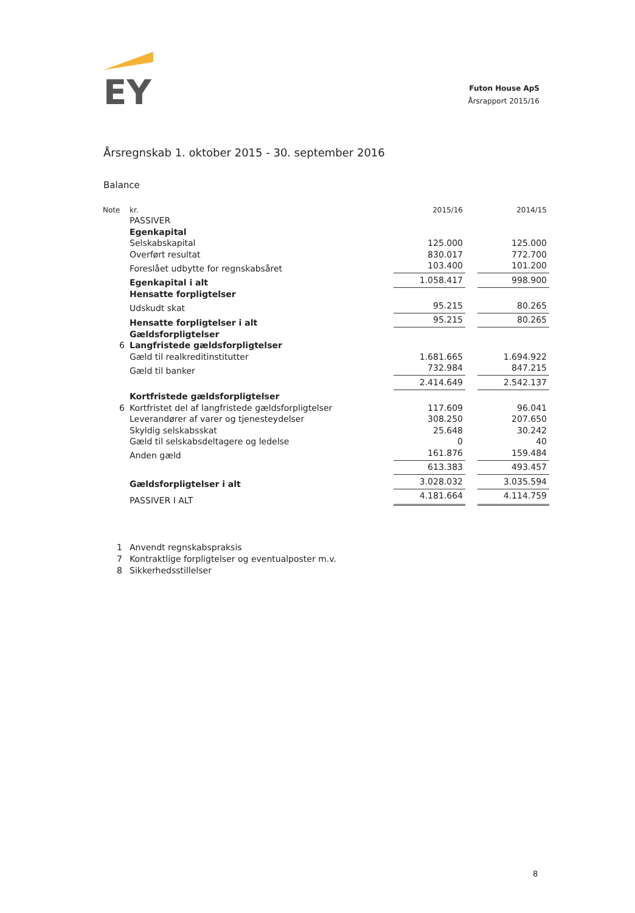EY
Futon House ApS
Årsrapport 2015/16
Årsregnskab 1. oktober 2015 - 30. september 2016
Balance
| Note | kr. | 2015/16 | | 2014/15 |
| | PASSIVER | | | |
| | Egenkapital | | | |
| | Selskabskapital | 125.000 | | 125.000 |
| | Overført resultat | 830.017 | | 772.700 |
| | Foreslået udbytte for regnskabsåret | 103.400 | | 101.200 |
| | Egenkapital i alt | 1.058.417 | | 998.900 |
| | Hensatte forpligtelser | | | |
| | Udskudt skat | 95.215 | | 80.265 |
| | Hensatte forpligtelser i alt | 95.215 | | 80.265 |
| | Gældsforpligtelser | | | |
| 6 | Langfristede gældsforpligtelser | | | |
| | Gæld til realkreditinstitutter | 1.681.665 | | 1.694.922 |
| | Gæld til banker | 732.984 | | 847.215 |
| | | 2.414.649 | | 2.542.137 |
| | Kortfristede gældsforpligtelser | | | |
| 6 | Kortfristet del af langfristede gældsforpligtelser | 117.609 | | 96.041 |
| | Leverandører af varer og tjenesteydelser | 308.250 | | 207.650 |
| | Skyldig selskabsskat | 25.648 | | 30.242 |
| | Gæld til selskabsdeltagere og ledelse | 0 | | 40 |
| | Anden gæld | 161.876 | | 159.484 |
| | | 613.383 | | 493.457 |
| | Gældsforpligtelser i alt | 3.028.032 | | 3.035.594 |
| | PASSIVER I ALT | 4.181.664 | | 4.114.759 |
1 Anvendt regnskabspraksis
7 Kontraktlige forpligtelser og eventualposter m.v.
8 Sikkerhedsstillelser
8